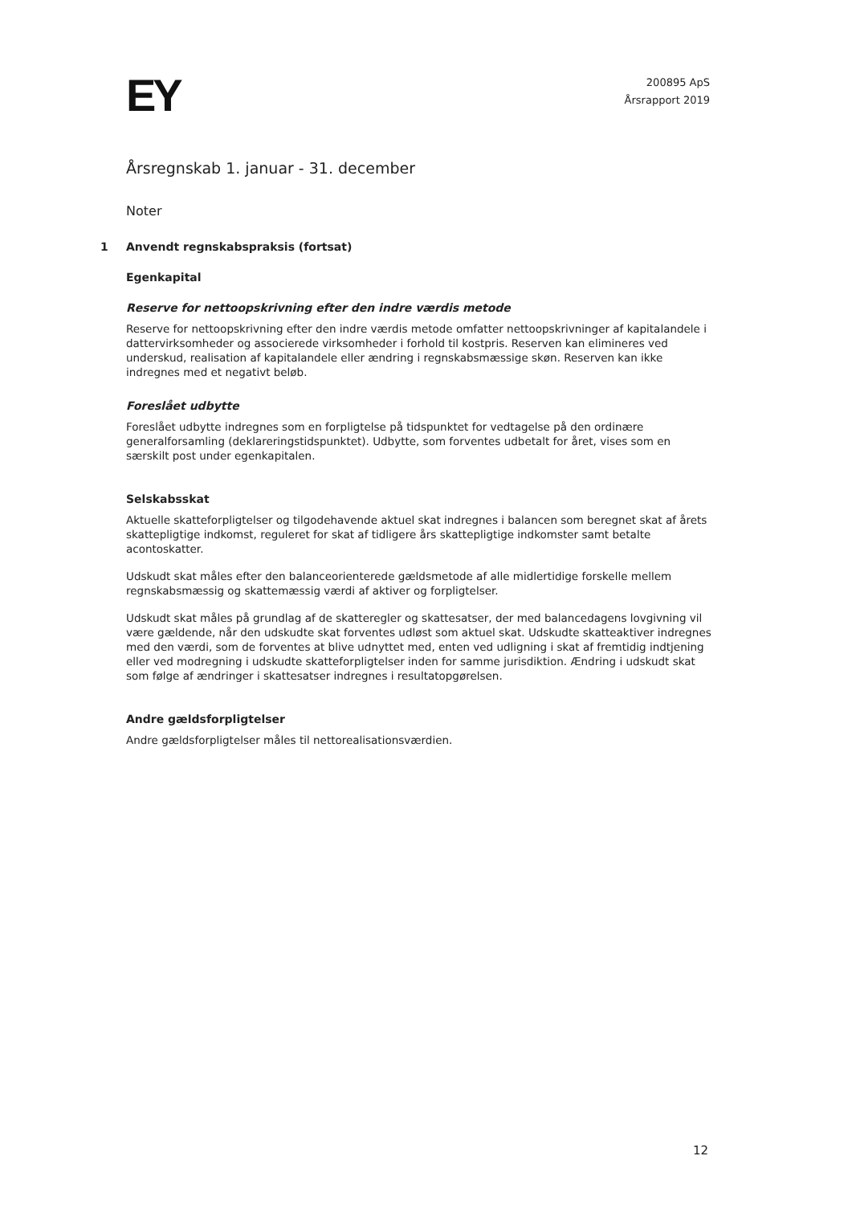EY
200895 ApS
Årsrapport 2019
Årsregnskab 1. januar - 31. december
Noter
1 Anvendt regnskabspraksis (fortsat)
Egenkapital
Reserve for nettoopskrivning efter den indre værdis metode
Reserve for nettoopskrivning efter den indre værdis metode omfatter nettoopskrivninger af kapitalandele i dattervirksomheder og associerede virksomheder i forhold til kostpris. Reserven kan elimineres ved underskud, realisation af kapitalandele eller ændring i regnskabsmæssige skøn. Reserven kan ikke indregnes med et negativt beløb.
Foreslået udbytte
Foreslået udbytte indregnes som en forpligtelse på tidspunktet for vedtagelse på den ordinære generalforsamling (deklareringstidspunktet). Udbytte, som forventes udbetalt for året, vises som en særskilt post under egenkapitalen.
Selskabsskat
Aktuelle skatteforpligtelser og tilgodehavende aktuel skat indregnes i balancen som beregnet skat af årets skattepligtige indkomst, reguleret for skat af tidligere års skattepligtige indkomster samt betalte acontoskatter.
Udskudt skat måles efter den balanceorienterede gældsmetode af alle midlertidige forskelle mellem regnskabsmæssig og skattemæssig værdi af aktiver og forpligtelser.
Udskudt skat måles på grundlag af de skatteregler og skattesatser, der med balancedagens lovgivning vil være gældende, når den udskudte skat forventes udløst som aktuel skat. Udskudte skatteaktiver indregnes med den værdi, som de forventes at blive udnyttet med, enten ved udligning i skat af fremtidig indtjening eller ved modregning i udskudte skatteforpligtelser inden for samme jurisdiktion. Ændring i udskudt skat som følge af ændringer i skattesatser indregnes i resultatopgørelsen.
Andre gældsforpligtelser
Andre gældsforpligtelser måles til nettorealisationsværdien.
12